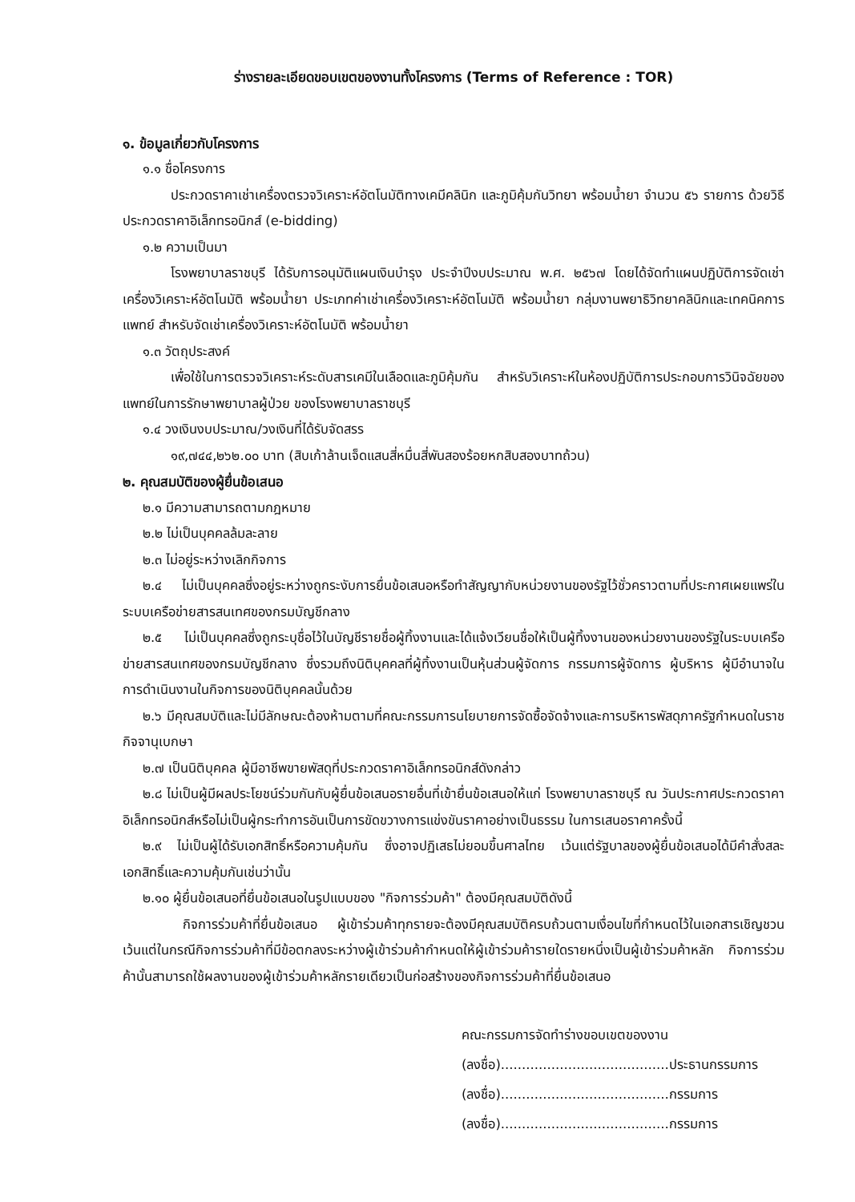ร่างรายละเอียดขอบเขตของงานทั้งโครงการ (Terms of Reference : TOR)
๑. ข้อมูลเกี่ยวกับโครงการ
๑.๑ ชื่อโครงการ
ประกวดราคาเช่าเครื่องตรวจวิเคราะห์อัตโนมัติทางเคมีคลินิก และภูมิคุ้มกันวิทยา พร้อมน้ำยา จำนวน ๕๖ รายการ ด้วยวิธีประกวดราคาอิเล็กทรอนิกส์ (e-bidding)
๑.๒ ความเป็นมา
โรงพยาบาลราชบุรี ได้รับการอนุมัติแผนเงินบำรุง ประจำปีงบประมาณ พ.ศ. ๒๕๖๗ โดยได้จัดทำแผนปฏิบัติการจัดเช่าเครื่องวิเคราะห์อัตโนมัติ พร้อมน้ำยา ประเภทค่าเช่าเครื่องวิเคราะห์อัตโนมัติ พร้อมน้ำยา กลุ่มงานพยาธิวิทยาคลินิกและเทคนิคการแพทย์ สำหรับจัดเช่าเครื่องวิเคราะห์อัตโนมัติ พร้อมน้ำยา
๑.๓ วัตถุประสงค์
เพื่อใช้ในการตรวจวิเคราะห์ระดับสารเคมีในเลือดและภูมิคุ้มกัน สำหรับวิเคราะห์ในห้องปฏิบัติการประกอบการวินิจฉัยของแพทย์ในการรักษาพยาบาลผู้ป่วย ของโรงพยาบาลราชบุรี
๑.๔ วงเงินงบประมาณ/วงเงินที่ได้รับจัดสรร
๑๙,๗๔๔,๒๖๒.๐๐ บาท (สิบเก้าล้านเจ็ดแสนสี่หมื่นสี่พันสองร้อยหกสิบสองบาทถ้วน)
๒. คุณสมบัติของผู้ยื่นข้อเสนอ
๒.๑ มีความสามารถตามกฎหมาย
๒.๒ ไม่เป็นบุคคลล้มละลาย
๒.๓ ไม่อยู่ระหว่างเลิกกิจการ
๒.๔ ไม่เป็นบุคคลซึ่งอยู่ระหว่างถูกระงับการยื่นข้อเสนอหรือทำสัญญากับหน่วยงานของรัฐไว้ชั่วคราวตามที่ประกาศเผยแพร่ในระบบเครือข่ายสารสนเทศของกรมบัญชีกลาง
๒.๕ ไม่เป็นบุคคลซึ่งถูกระบุชื่อไว้ในบัญชีรายชื่อผู้ทิ้งงานและได้แจ้งเวียนชื่อให้เป็นผู้ทิ้งงานของหน่วยงานของรัฐในระบบเครือข่ายสารสนเทศของกรมบัญชีกลาง ซึ่งรวมถึงนิติบุคคลที่ผู้ทิ้งงานเป็นหุ้นส่วนผู้จัดการ กรรมการผู้จัดการ ผู้บริหาร ผู้มีอำนาจในการดำเนินงานในกิจการของนิติบุคคลนั้นด้วย
๒.๖ มีคุณสมบัติและไม่มีลักษณะต้องห้ามตามที่คณะกรรมการนโยบายการจัดซื้อจัดจ้างและการบริหารพัสดุภาครัฐกำหนดในราชกิจจานุเบกษา
๒.๗ เป็นนิติบุคคล ผู้มีอาชีพขายพัสดุที่ประกวดราคาอิเล็กทรอนิกส์ดังกล่าว
๒.๘ ไม่เป็นผู้มีผลประโยชน์ร่วมกันกับผู้ยื่นข้อเสนอรายอื่นที่เข้ายื่นข้อเสนอให้แก่ โรงพยาบาลราชบุรี ณ วันประกาศประกวดราคาอิเล็กทรอนิกส์หรือไม่เป็นผู้กระทำการอันเป็นการขัดขวางการแข่งขันราคาอย่างเป็นธรรม ในการเสนอราคาครั้งนี้
๒.๙ ไม่เป็นผู้ได้รับเอกสิทธิ์หรือความคุ้มกัน ซึ่งอาจปฏิเสธไม่ยอมขึ้นศาลไทย เว้นแต่รัฐบาลของผู้ยื่นข้อเสนอได้มีคำสั่งสละเอกสิทธิ์และความคุ้มกันเช่นว่านั้น
๒.๑๐ ผู้ยื่นข้อเสนอที่ยื่นข้อเสนอในรูปแบบของ "กิจการร่วมค้า" ต้องมีคุณสมบัติดังนี้
กิจการร่วมค้าที่ยื่นข้อเสนอ ผู้เข้าร่วมค้าทุกรายจะต้องมีคุณสมบัติครบถ้วนตามเงื่อนไขที่กำหนดไว้ในเอกสารเชิญชวน เว้นแต่ในกรณีกิจการร่วมค้าที่มีข้อตกลงระหว่างผู้เข้าร่วมค้ากำหนดให้ผู้เข้าร่วมค้ารายใดรายหนึ่งเป็นผู้เข้าร่วมค้าหลัก กิจการร่วมค้านั้นสามารถใช้ผลงานของผู้เข้าร่วมค้าหลักรายเดียวเป็นก่อสร้างของกิจการร่วมค้าที่ยื่นข้อเสนอ
คณะกรรมการจัดทำร่างขอบเขตของงาน
(ลงชื่อ)........................................ประธานกรรมการ
(ลงชื่อ)........................................กรรมการ
(ลงชื่อ)........................................กรรมการ